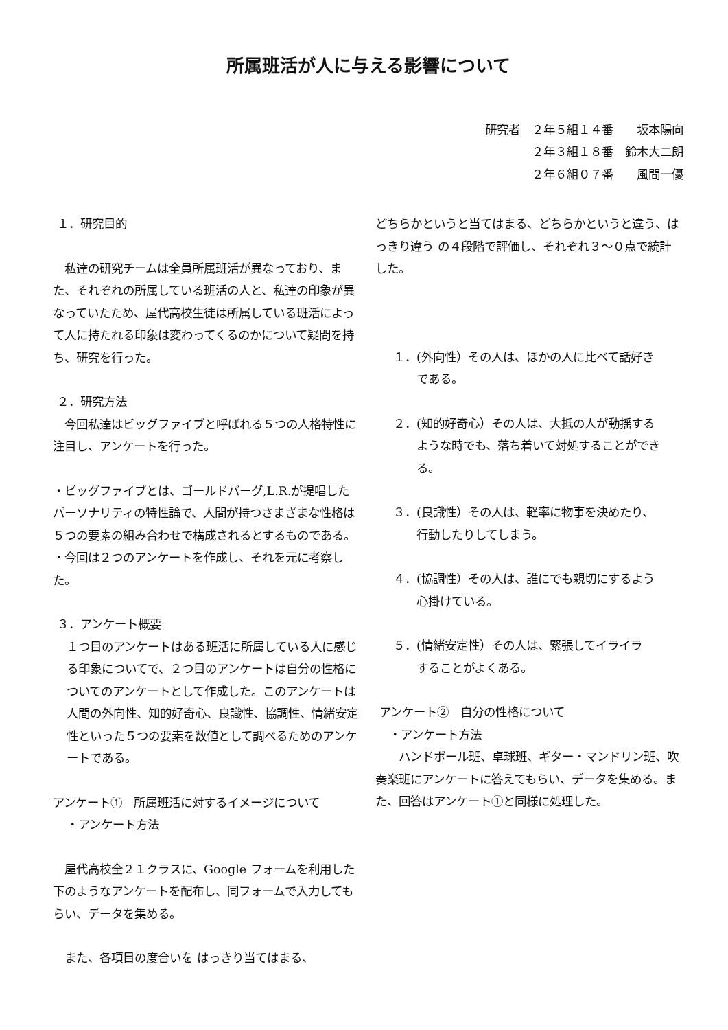所属班活が人に与える影響について
研究者　２年５組１４番　　坂本陽向
２年３組１８番　鈴木大二朗
２年６組０７番　　風間一優
１．研究目的
　私達の研究チームは全員所属班活が異なっており、また、それぞれの所属している班活の人と、私達の印象が異なっていたため、屋代高校生徒は所属している班活によって人に持たれる印象は変わってくるのかについて疑問を持ち、研究を行った。
２．研究方法
　今回私達はビッグファイブと呼ばれる５つの人格特性に注目し、アンケートを行った。
・ビッグファイブとは、ゴールドバーグ,L.R.が提唱したパーソナリティの特性論で、人間が持つさまざまな性格は５つの要素の組み合わせで構成されるとするものである。
・今回は２つのアンケートを作成し、それを元に考察した。
３．アンケート概要
１つ目のアンケートはある班活に所属している人に感じる印象についてで、２つ目のアンケートは自分の性格についてのアンケートとして作成した。このアンケートは人間の外向性、知的好奇心、良識性、協調性、情緒安定性といった５つの要素を数値として調べるためのアンケートである。
アンケート①　所属班活に対するイメージについて
・アンケート方法
　屋代高校全２１クラスに、Google フォームを利用した下のようなアンケートを配布し、同フォームで入力してもらい、データを集める。
　また、各項目の度合いを はっきり当てはまる、
どちらかというと当てはまる、どちらかというと違う、はっきり違う の４段階で評価し、それぞれ３～０点で統計した。
１．(外向性）その人は、ほかの人に比べて話好き
である。
２．(知的好奇心）その人は、大抵の人が動揺する
ような時でも、落ち着いて対処することができる。
３．(良識性）その人は、軽率に物事を決めたり、
行動したりしてしまう。
４．(協調性）その人は、誰にでも親切にするよう
心掛けている。
５．(情緒安定性）その人は、緊張してイライラ
することがよくある。
アンケート②　自分の性格について
・アンケート方法
　　ハンドボール班、卓球班、ギター・マンドリン班、吹奏楽班にアンケートに答えてもらい、データを集める。また、回答はアンケート①と同様に処理した。